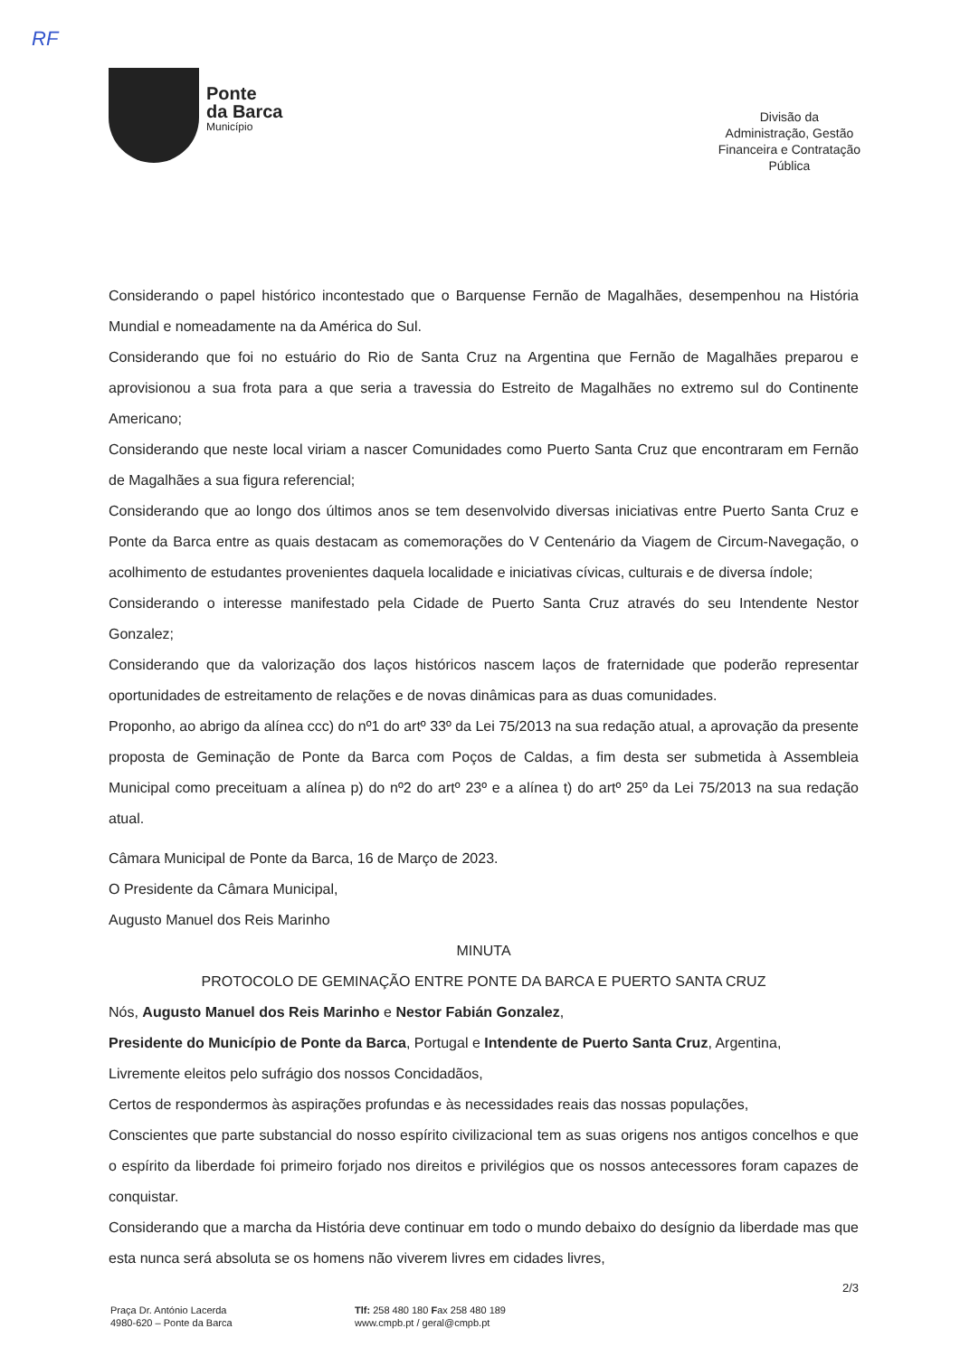RF
Ponte
da Barca
Município
Divisão da
Administração, Gestão
Financeira e Contratação
Pública
Considerando o papel histórico incontestado que o Barquense Fernão de Magalhães, desempenhou na História Mundial e nomeadamente na da América do Sul.
Considerando que foi no estuário do Rio de Santa Cruz na Argentina que Fernão de Magalhães preparou e aprovisionou a sua frota para a que seria a travessia do Estreito de Magalhães no extremo sul do Continente Americano;
Considerando que neste local viriam a nascer Comunidades como Puerto Santa Cruz que encontraram em Fernão de Magalhães a sua figura referencial;
Considerando que ao longo dos últimos anos se tem desenvolvido diversas iniciativas entre Puerto Santa Cruz e Ponte da Barca entre as quais destacam as comemorações do V Centenário da Viagem de Circum-Navegação, o acolhimento de estudantes provenientes daquela localidade e iniciativas cívicas, culturais e de diversa índole;
Considerando o interesse manifestado pela Cidade de Puerto Santa Cruz através do seu Intendente Nestor Gonzalez;
Considerando que da valorização dos laços históricos nascem laços de fraternidade que poderão representar oportunidades de estreitamento de relações e de novas dinâmicas para as duas comunidades.
Proponho, ao abrigo da alínea ccc) do nº1 do artº 33º da Lei 75/2013 na sua redação atual, a aprovação da presente proposta de Geminação de Ponte da Barca com Poços de Caldas, a fim desta ser submetida à Assembleia Municipal como preceituam a alínea p) do nº2 do artº 23º e a alínea t) do artº 25º da Lei 75/2013 na sua redação atual.
Câmara Municipal de Ponte da Barca, 16 de Março de 2023.
O Presidente da Câmara Municipal,
Augusto Manuel dos Reis Marinho
MINUTA
PROTOCOLO DE GEMINAÇÃO ENTRE PONTE DA BARCA E PUERTO SANTA CRUZ
Nós, Augusto Manuel dos Reis Marinho e Nestor Fabián Gonzalez,
Presidente do Município de Ponte da Barca, Portugal e Intendente de Puerto Santa Cruz, Argentina,
Livremente eleitos pelo sufrágio dos nossos Concidadãos,
Certos de respondermos às aspirações profundas e às necessidades reais das nossas populações,
Conscientes que parte substancial do nosso espírito civilizacional tem as suas origens nos antigos concelhos e que o espírito da liberdade foi primeiro forjado nos direitos e privilégios que os nossos antecessores foram capazes de conquistar.
Considerando que a marcha da História deve continuar em todo o mundo debaixo do desígnio da liberdade mas que esta nunca será absoluta se os homens não viverem livres em cidades livres,
2/3
Praça Dr. António Lacerda
4980-620 – Ponte da Barca
Tlf: 258 480 180 Fax 258 480 189
www.cmpb.pt / geral@cmpb.pt